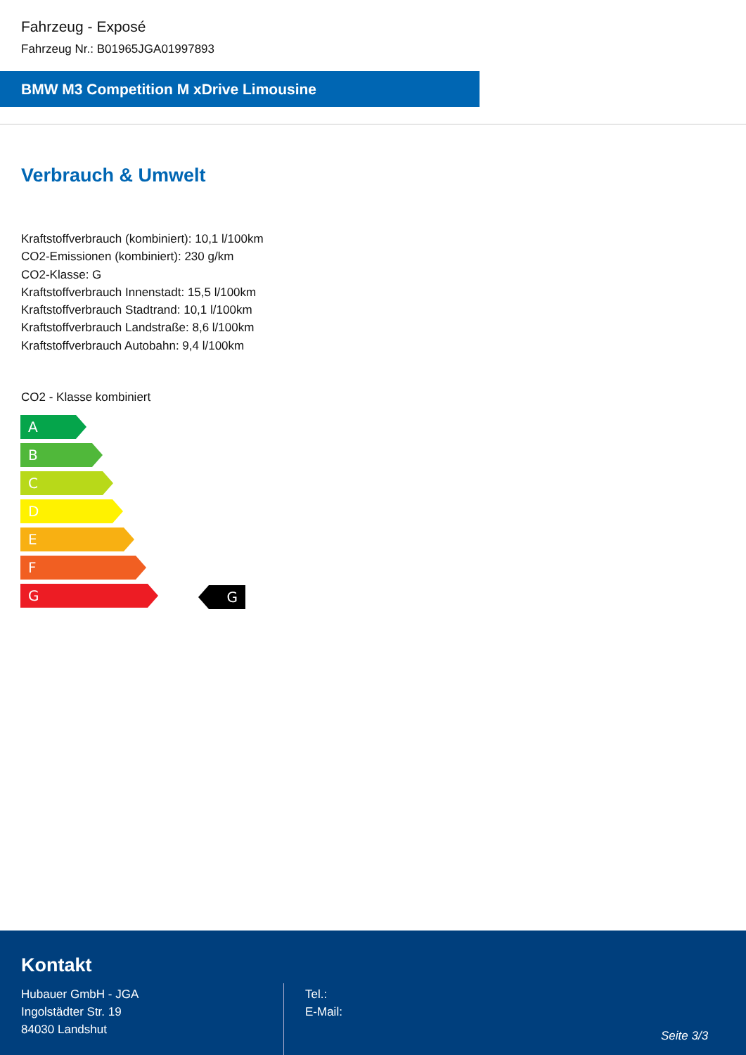Fahrzeug - Exposé
Fahrzeug Nr.: B01965JGA01997893
BMW M3 Competition M xDrive Limousine
Verbrauch & Umwelt
Kraftstoffverbrauch (kombiniert): 10,1 l/100km
CO2-Emissionen (kombiniert): 230 g/km
CO2-Klasse: G
Kraftstoffverbrauch Innenstadt: 15,5 l/100km
Kraftstoffverbrauch Stadtrand: 10,1 l/100km
Kraftstoffverbrauch Landstraße: 8,6 l/100km
Kraftstoffverbrauch Autobahn: 9,4 l/100km
CO2 - Klasse kombiniert
A
B
C
D
E
F
G
G
Kontakt
Hubauer GmbH - JGA
Ingolstädter Str. 19
84030 Landshut
Tel.:
E-Mail:
Seite 3/3